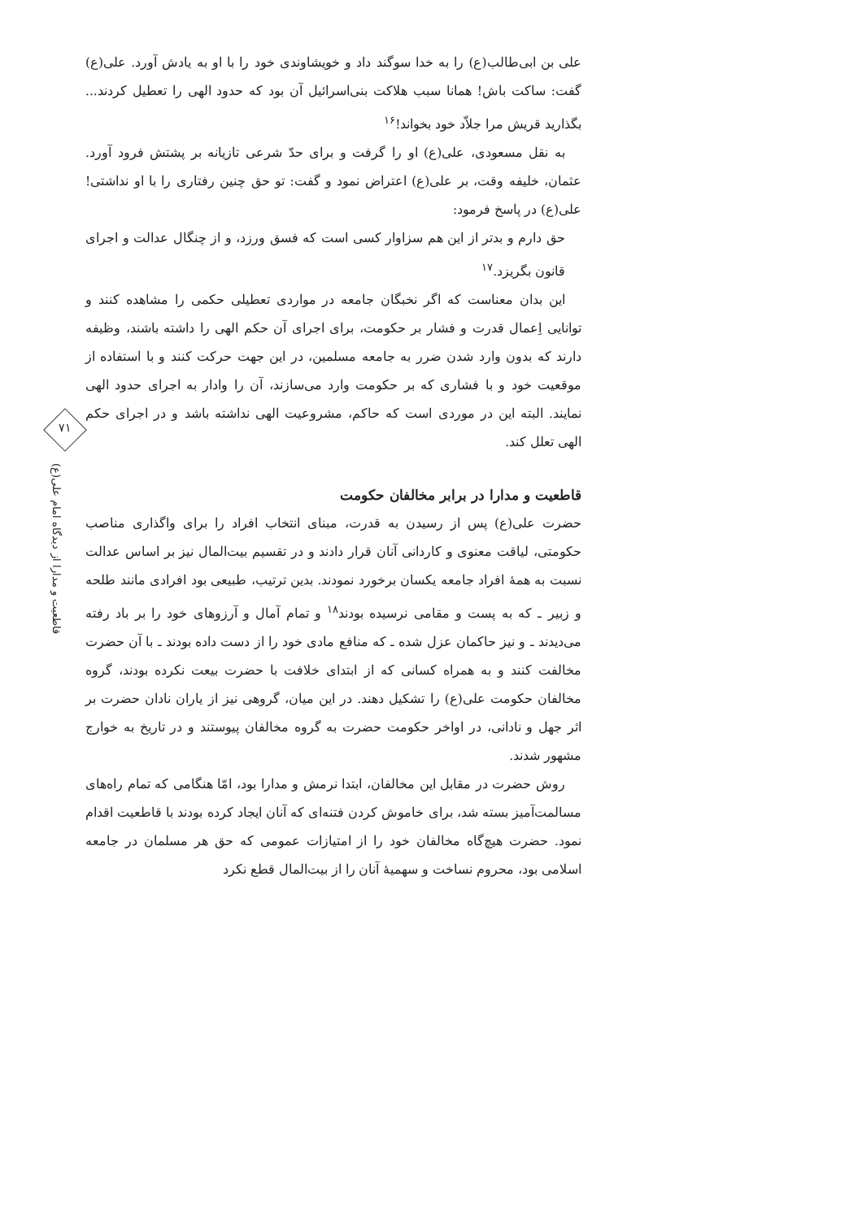علی بن ابی‌طالب(ع) را به خدا سوگند داد و خویشاوندی خود را با او به یادش آورد. علی(ع) گفت: ساکت باش! همانا سبب هلاکت بنی‌اسرائیل آن بود که حدود الهی را تعطیل کردند... بگذارید قریش مرا جلاّد خود بخواند!<sup>۱۶</sup>
به نقل مسعودی، علی(ع) او را گرفت و برای حدّ شرعی تازیانه بر پشتش فرود آورد. عثمان، خلیفه وقت، بر علی(ع) اعتراض نمود و گفت: تو حق چنین رفتاری را با او نداشتی! علی(ع) در پاسخ فرمود:
حق دارم و بدتر از این هم سزاوار کسی است که فسق ورزد، و از چنگال عدالت و اجرای قانون بگریزد.<sup>۱۷</sup>
این بدان معناست که اگر نخبگان جامعه در مواردی تعطیلی حکمی را مشاهده کنند و توانایی اِعمال قدرت و فشار بر حکومت، برای اجرای آن حکم الهی را داشته باشند، وظیفه دارند که بدون وارد شدن ضرر به جامعه مسلمین، در این جهت حرکت کنند و با استفاده از موقعیت خود و با فشاری که بر حکومت وارد می‌سازند، آن را وادار به اجرای حدود الهی نمایند. البته این در موردی است که حاکم، مشروعیت الهی نداشته باشد و در اجرای حکم الهی تعلل کند.
قاطعیت و مدارا در برابر مخالفان حکومت
حضرت علی(ع) پس از رسیدن به قدرت، مبنای انتخاب افراد را برای واگذاری مناصب حکومتی، لیاقت معنوی و کاردانی آنان قرار دادند و در تقسیم بیت‌المال نیز بر اساس عدالت نسبت به همهٔ افراد جامعه یکسان برخورد نمودند. بدین ترتیب، طبیعی بود افرادی مانند طلحه و زبیر ـ که به پست و مقامی نرسیده بودند<sup>۱۸</sup> و تمام آمال و آرزوهای خود را بر باد رفته می‌دیدند ـ و نیز حاکمان عزل شده ـ که منافع مادی خود را از دست داده بودند ـ با آن حضرت مخالفت کنند و به همراه کسانی که از ابتدای خلافت با حضرت بیعت نکرده بودند، گروه مخالفان حکومت علی(ع) را تشکیل دهند. در این میان، گروهی نیز از یاران نادان حضرت بر اثر جهل و نادانی، در اواخر حکومت حضرت به گروه مخالفان پیوستند و در تاریخ به خوارج مشهور شدند.
روش حضرت در مقابل این مخالفان، ابتدا نرمش و مدارا بود، امّا هنگامی که تمام راه‌های مسالمت‌آمیز بسته شد، برای خاموش کردن فتنه‌ای که آنان ایجاد کرده بودند با قاطعیت اقدام نمود. حضرت هیچ‌گاه مخالفان خود را از امتیازات عمومی که حق هر مسلمان در جامعه اسلامی بود، محروم نساخت و سهمیهٔ آنان را از بیت‌المال قطع نکرد
۷۱
قاطعیت و مدارا از دیدگاه امام علی(ع)